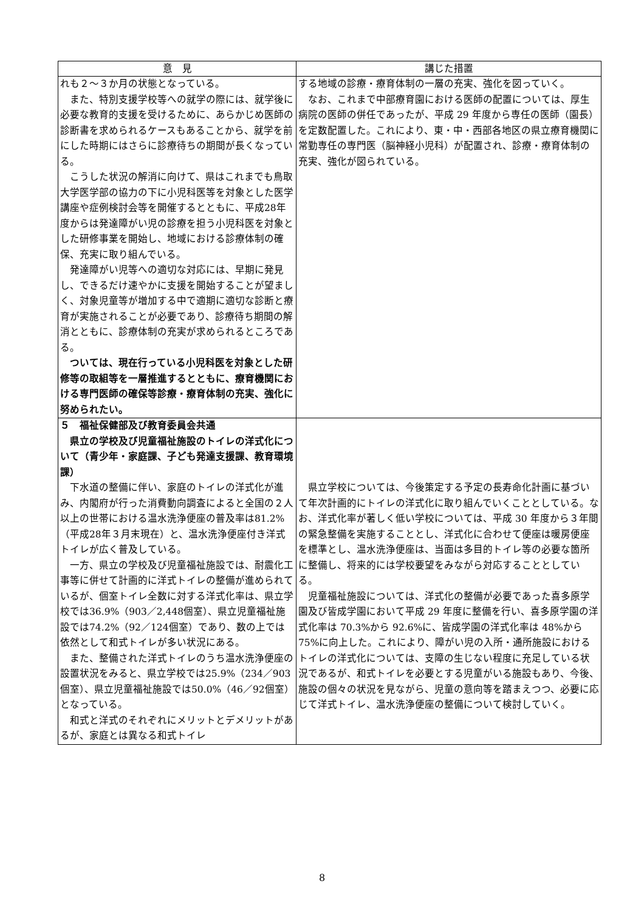| 意 見 | 講じた措置 |
| --- | --- |
| れも２～３か月の状態となっている。 また、特別支援学校等への就学の際には、就学後に必要な教育的支援を受けるために、あらかじめ医師の診断書を求められるケースもあることから、就学を前にした時期にはさらに診療待ちの期間が長くなっている。 こうした状況の解消に向けて、県はこれまでも鳥取大学医学部の協力の下に小児科医等を対象とした医学講座や症例検討会等を開催するとともに、平成28年度からは発達障がい児の診療を担う小児科医を対象とした研修事業を開始し、地域における診療体制の確保、充実に取り組んでいる。 発達障がい児等への適切な対応には、早期に発見し、できるだけ速やかに支援を開始することが望ましく、対象児童等が増加する中で適期に適切な診断と療育が実施されることが必要であり、診療待ち期間の解消とともに、診療体制の充実が求められるところである。 ついては、現在行っている小児科医を対象とした研修等の取組等を一層推進するとともに、療育機関における専門医師の確保等診療・療育体制の充実、強化に努められたい。 | する地域の診療・療育体制の一層の充実、強化を図っていく。 なお、これまで中部療育園における医師の配置については、厚生病院の医師の併任であったが、平成 29 年度から専任の医師（園長）を定数配置した。これにより、東・中・西部各地区の県立療育機関に常勤専任の専門医（脳神経小児科）が配置され、診療・療育体制の充実、強化が図られている。 |
| ５ 福祉保健部及び教育委員会共通 県立の学校及び児童福祉施設のトイレの洋式化について（青少年・家庭課、子ども発達支援課、教育環境課） 下水道の整備に伴い、家庭のトイレの洋式化が進み、内閣府が行った消費動向調査によると全国の２人以上の世帯における温水洗浄便座の普及率は81.2%（平成28年３月末現在）と、温水洗浄便座付き洋式トイレが広く普及している。 一方、県立の学校及び児童福祉施設では、耐震化工事等に併せて計画的に洋式トイレの整備が進められているが、個室トイレ全数に対する洋式化率は、県立学校では36.9%（903／2,448個室）、県立児童福祉施設では74.2%（92／124個室）であり、数の上では依然として和式トイレが多い状況にある。 また、整備された洋式トイレのうち温水洗浄便座の設置状況をみると、県立学校では25.9%（234／903個室）、県立児童福祉施設では50.0%（46／92個室）となっている。 和式と洋式のそれぞれにメリットとデメリットがあるが、家庭とは異なる和式トイレ | 県立学校については、今後策定する予定の長寿命化計画に基づいて年次計画的にトイレの洋式化に取り組んでいくこととしている。なお、洋式化率が著しく低い学校については、平成 30 年度から３年間の緊急整備を実施することとし、洋式化に合わせて便座は暖房便座を標準とし、温水洗浄便座は、当面は多目的トイレ等の必要な箇所に整備し、将来的には学校要望をみながら対応することとしている。 児童福祉施設については、洋式化の整備が必要であった喜多原学園及び皆成学園において平成 29 年度に整備を行い、喜多原学園の洋式化率は 70.3%から 92.6%に、皆成学園の洋式化率は 48%から 75%に向上した。これにより、障がい児の入所・通所施設におけるトイレの洋式化については、支障の生じない程度に充足している状況であるが、和式トイレを必要とする児童がいる施設もあり、今後、施設の個々の状況を見ながら、児童の意向等を踏まえつつ、必要に応じて洋式トイレ、温水洗浄便座の整備について検討していく。 |
8